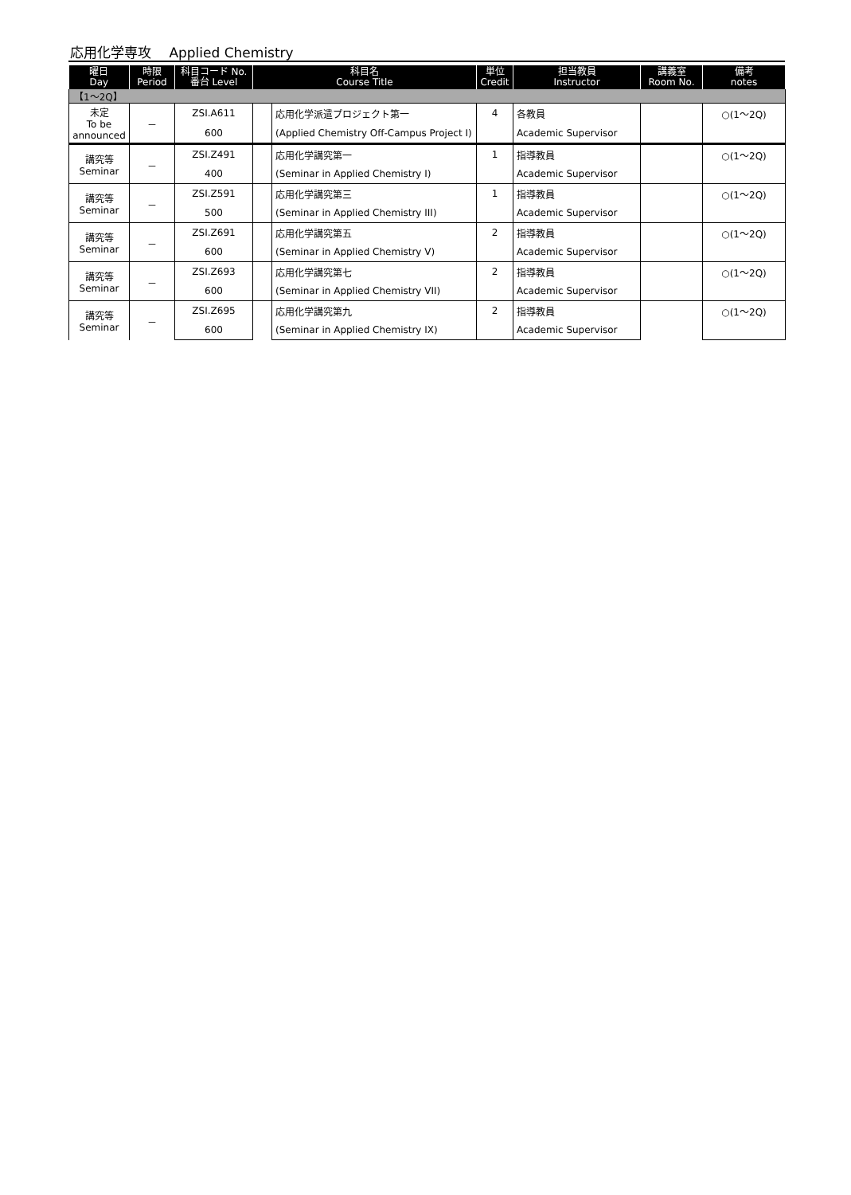応用化学専攻　 Applied Chemistry
| 曜日 Day | 時限 Period | 科目コード No. 番台 Level | 科目名 Course Title | | 単位 Credit | 担当教員 Instructor | 講義室 Room No. | 備考 notes |
| --- | --- | --- | --- | --- | --- | --- | --- | --- |
| 【1～2Q】 | | | | | | | | |
| 未定 To be announced | － | ZSI.A611 | | 応用化学派遣プロジェクト第一 | 4 | 各教員 | | ○(1～2Q) |
| | | 600 | | (Applied Chemistry Off-Campus Project I) | | Academic Supervisor | | |
| 講究等 Seminar | － | ZSI.Z491 | | 応用化学講究第一 | 1 | 指導教員 | | ○(1～2Q) |
| | | 400 | | (Seminar in Applied Chemistry I) | | Academic Supervisor | | |
| 講究等 Seminar | － | ZSI.Z591 | | 応用化学講究第三 | 1 | 指導教員 | | ○(1～2Q) |
| | | 500 | | (Seminar in Applied Chemistry III) | | Academic Supervisor | | |
| 講究等 Seminar | － | ZSI.Z691 | | 応用化学講究第五 | 2 | 指導教員 | | ○(1～2Q) |
| | | 600 | | (Seminar in Applied Chemistry V) | | Academic Supervisor | | |
| 講究等 Seminar | － | ZSI.Z693 | | 応用化学講究第七 | 2 | 指導教員 | | ○(1～2Q) |
| | | 600 | | (Seminar in Applied Chemistry VII) | | Academic Supervisor | | |
| 講究等 Seminar | － | ZSI.Z695 | | 応用化学講究第九 | 2 | 指導教員 | | ○(1～2Q) |
| | | 600 | | (Seminar in Applied Chemistry IX) | | Academic Supervisor | | |